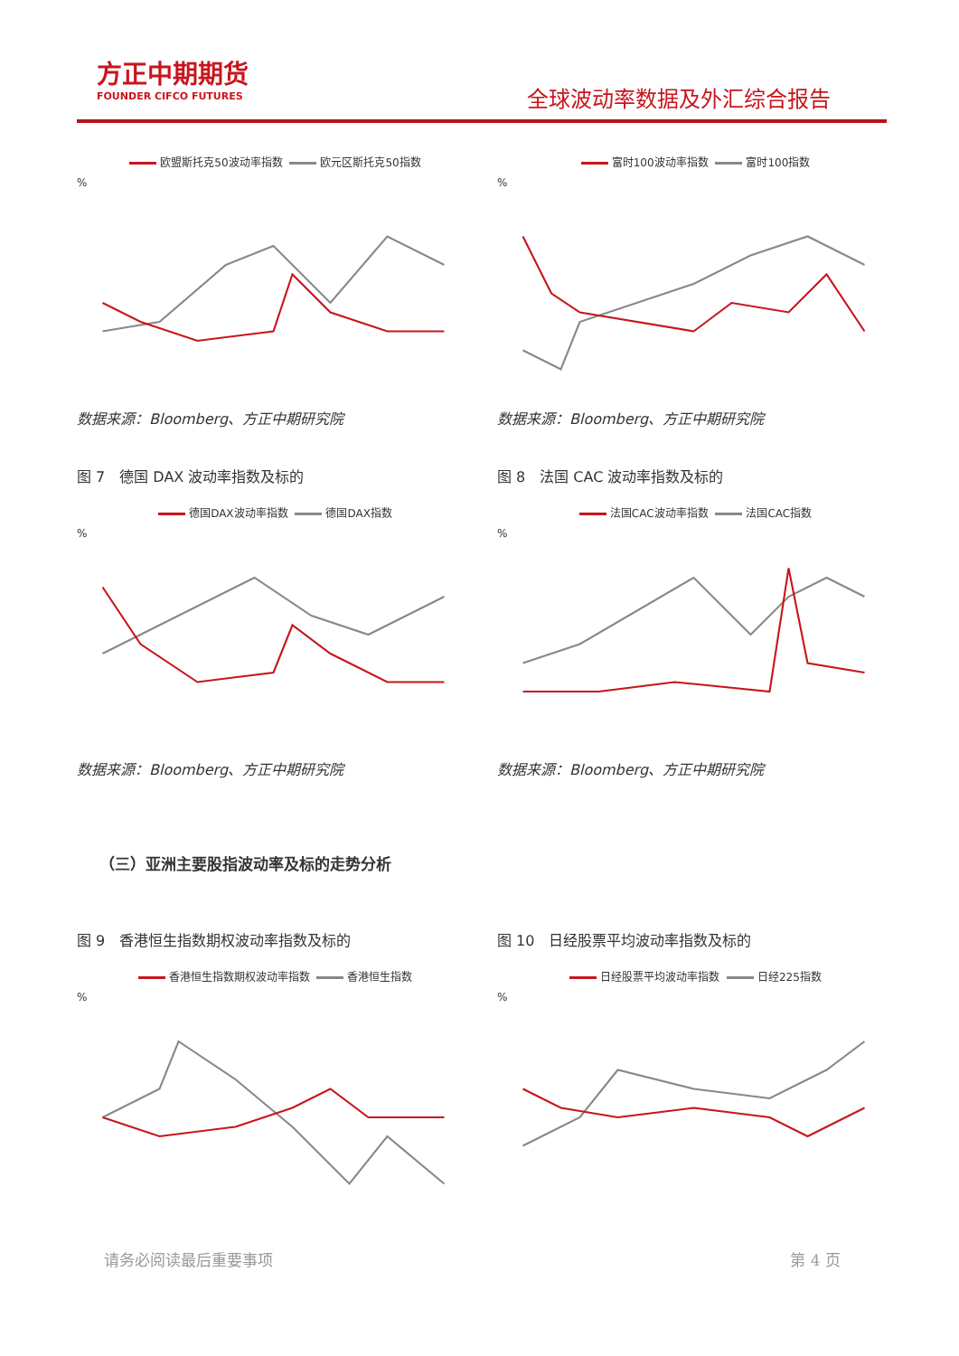方正中期期货
FOUNDER CIFCO FUTURES
全球波动率数据及外汇综合报告
欧盟斯托克50波动率指数 欧元区斯托克50指数
%
数据来源：Bloomberg、方正中期研究院
富时100波动率指数 富时100指数
%
数据来源：Bloomberg、方正中期研究院
图 7　德国 DAX 波动率指数及标的
图 8　法国 CAC 波动率指数及标的
德国DAX波动率指数 德国DAX指数
%
数据来源：Bloomberg、方正中期研究院
法国CAC波动率指数 法国CAC指数
%
数据来源：Bloomberg、方正中期研究院
（三）亚洲主要股指波动率及标的走势分析
图 9　香港恒生指数期权波动率指数及标的
图 10　日经股票平均波动率指数及标的
香港恒生指数期权波动率指数 香港恒生指数
%
日经股票平均波动率指数 日经225指数
%
请务必阅读最后重要事项 第 4 页